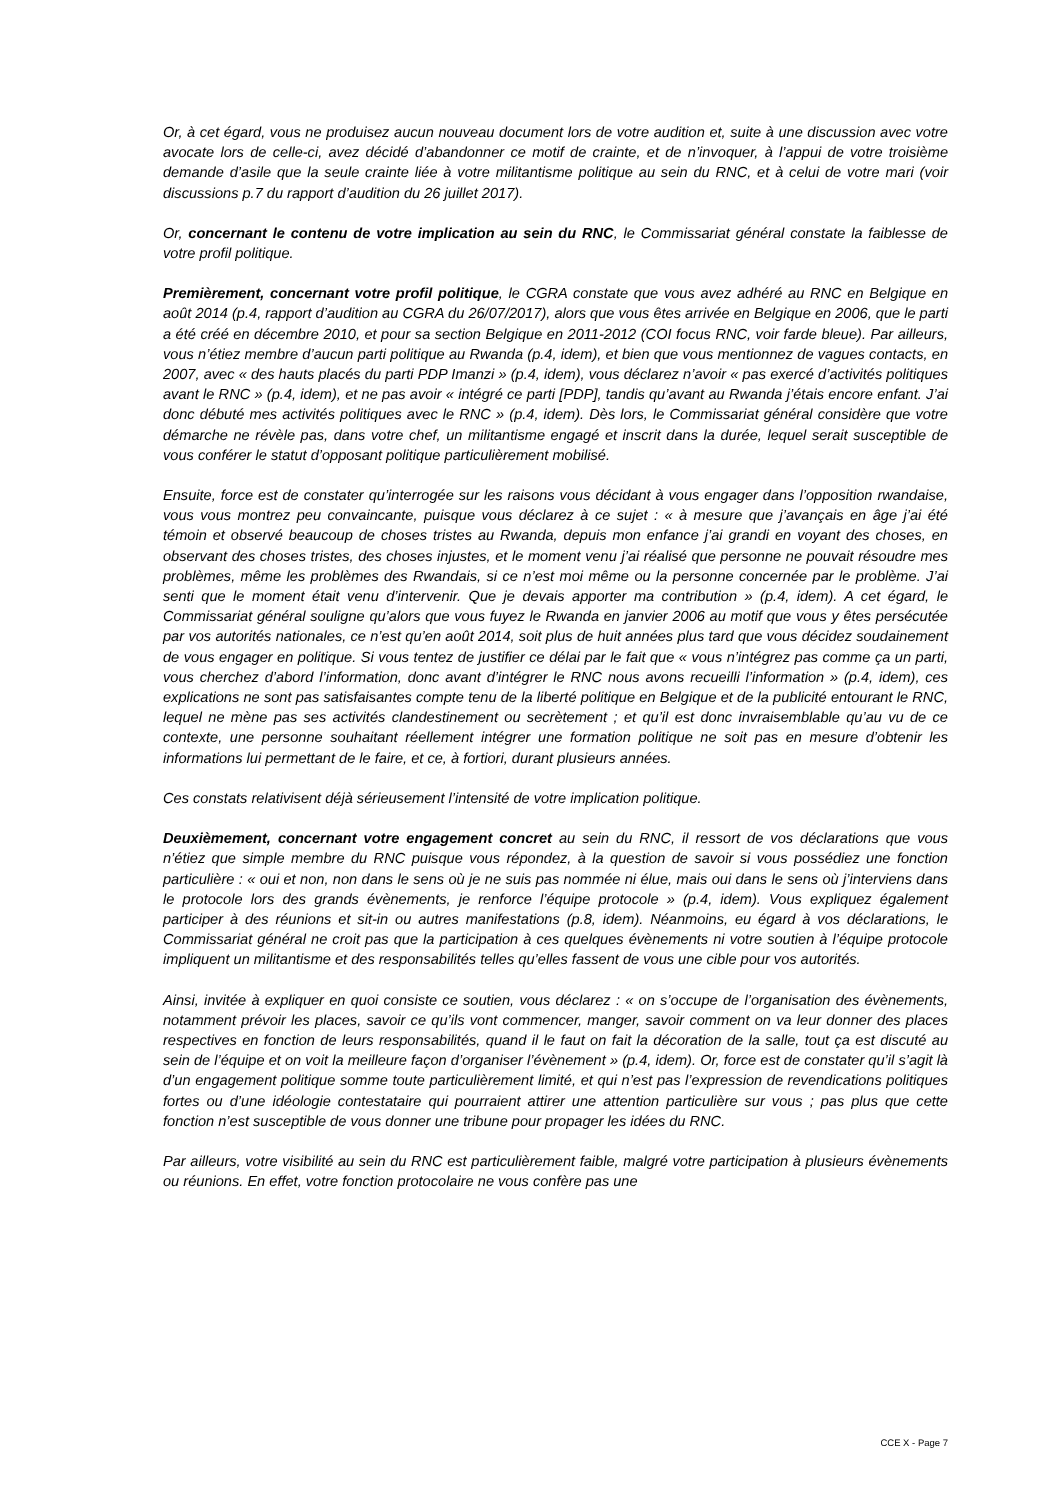Or, à cet égard, vous ne produisez aucun nouveau document lors de votre audition et, suite à une discussion avec votre avocate lors de celle-ci, avez décidé d’abandonner ce motif de crainte, et de n’invoquer, à l’appui de votre troisième demande d’asile que la seule crainte liée à votre militantisme politique au sein du RNC, et à celui de votre mari (voir discussions p.7 du rapport d’audition du 26 juillet 2017).
Or, concernant le contenu de votre implication au sein du RNC, le Commissariat général constate la faiblesse de votre profil politique.
Premièrement, concernant votre profil politique, le CGRA constate que vous avez adhéré au RNC en Belgique en août 2014 (p.4, rapport d’audition au CGRA du 26/07/2017), alors que vous êtes arrivée en Belgique en 2006, que le parti a été créé en décembre 2010, et pour sa section Belgique en 2011-2012 (COI focus RNC, voir farde bleue). Par ailleurs, vous n’étiez membre d’aucun parti politique au Rwanda (p.4, idem), et bien que vous mentionnez de vagues contacts, en 2007, avec « des hauts placés du parti PDP Imanzi » (p.4, idem), vous déclarez n’avoir « pas exercé d’activités politiques avant le RNC » (p.4, idem), et ne pas avoir « intégré ce parti [PDP], tandis qu’avant au Rwanda j’étais encore enfant. J’ai donc débuté mes activités politiques avec le RNC » (p.4, idem). Dès lors, le Commissariat général considère que votre démarche ne révèle pas, dans votre chef, un militantisme engagé et inscrit dans la durée, lequel serait susceptible de vous conférer le statut d’opposant politique particulièrement mobilisé.
Ensuite, force est de constater qu’interrogée sur les raisons vous décidant à vous engager dans l’opposition rwandaise, vous vous montrez peu convaincante, puisque vous déclarez à ce sujet : « à mesure que j’avançais en âge j’ai été témoin et observé beaucoup de choses tristes au Rwanda, depuis mon enfance j’ai grandi en voyant des choses, en observant des choses tristes, des choses injustes, et le moment venu j’ai réalisé que personne ne pouvait résoudre mes problèmes, même les problèmes des Rwandais, si ce n’est moi même ou la personne concernée par le problème. J’ai senti que le moment était venu d’intervenir. Que je devais apporter ma contribution » (p.4, idem). A cet égard, le Commissariat général souligne qu’alors que vous fuyez le Rwanda en janvier 2006 au motif que vous y êtes persécutée par vos autorités nationales, ce n’est qu’en août 2014, soit plus de huit années plus tard que vous décidez soudainement de vous engager en politique. Si vous tentez de justifier ce délai par le fait que « vous n’intégrez pas comme ça un parti, vous cherchez d’abord l’information, donc avant d’intégrer le RNC nous avons recueilli l’information » (p.4, idem), ces explications ne sont pas satisfaisantes compte tenu de la liberté politique en Belgique et de la publicité entourant le RNC, lequel ne mène pas ses activités clandestinement ou secrètement ; et qu’il est donc invraisemblable qu’au vu de ce contexte, une personne souhaitant réellement intégrer une formation politique ne soit pas en mesure d’obtenir les informations lui permettant de le faire, et ce, à fortiori, durant plusieurs années.
Ces constats relativisent déjà sérieusement l’intensité de votre implication politique.
Deuxièmement, concernant votre engagement concret au sein du RNC, il ressort de vos déclarations que vous n’étiez que simple membre du RNC puisque vous répondez, à la question de savoir si vous possédiez une fonction particulière : « oui et non, non dans le sens où je ne suis pas nommée ni élue, mais oui dans le sens où j’interviens dans le protocole lors des grands évènements, je renforce l’équipe protocole » (p.4, idem). Vous expliquez également participer à des réunions et sit-in ou autres manifestations (p.8, idem). Néanmoins, eu égard à vos déclarations, le Commissariat général ne croit pas que la participation à ces quelques évènements ni votre soutien à l’équipe protocole impliquent un militantisme et des responsabilités telles qu’elles fassent de vous une cible pour vos autorités.
Ainsi, invitée à expliquer en quoi consiste ce soutien, vous déclarez : « on s’occupe de l’organisation des évènements, notamment prévoir les places, savoir ce qu’ils vont commencer, manger, savoir comment on va leur donner des places respectives en fonction de leurs responsabilités, quand il le faut on fait la décoration de la salle, tout ça est discuté au sein de l’équipe et on voit la meilleure façon d’organiser l’évènement » (p.4, idem). Or, force est de constater qu’il s’agit là d’un engagement politique somme toute particulièrement limité, et qui n’est pas l’expression de revendications politiques fortes ou d’une idéologie contestataire qui pourraient attirer une attention particulière sur vous ; pas plus que cette fonction n’est susceptible de vous donner une tribune pour propager les idées du RNC.
Par ailleurs, votre visibilité au sein du RNC est particulièrement faible, malgré votre participation à plusieurs évènements ou réunions. En effet, votre fonction protocolaire ne vous confère pas une
CCE X - Page 7